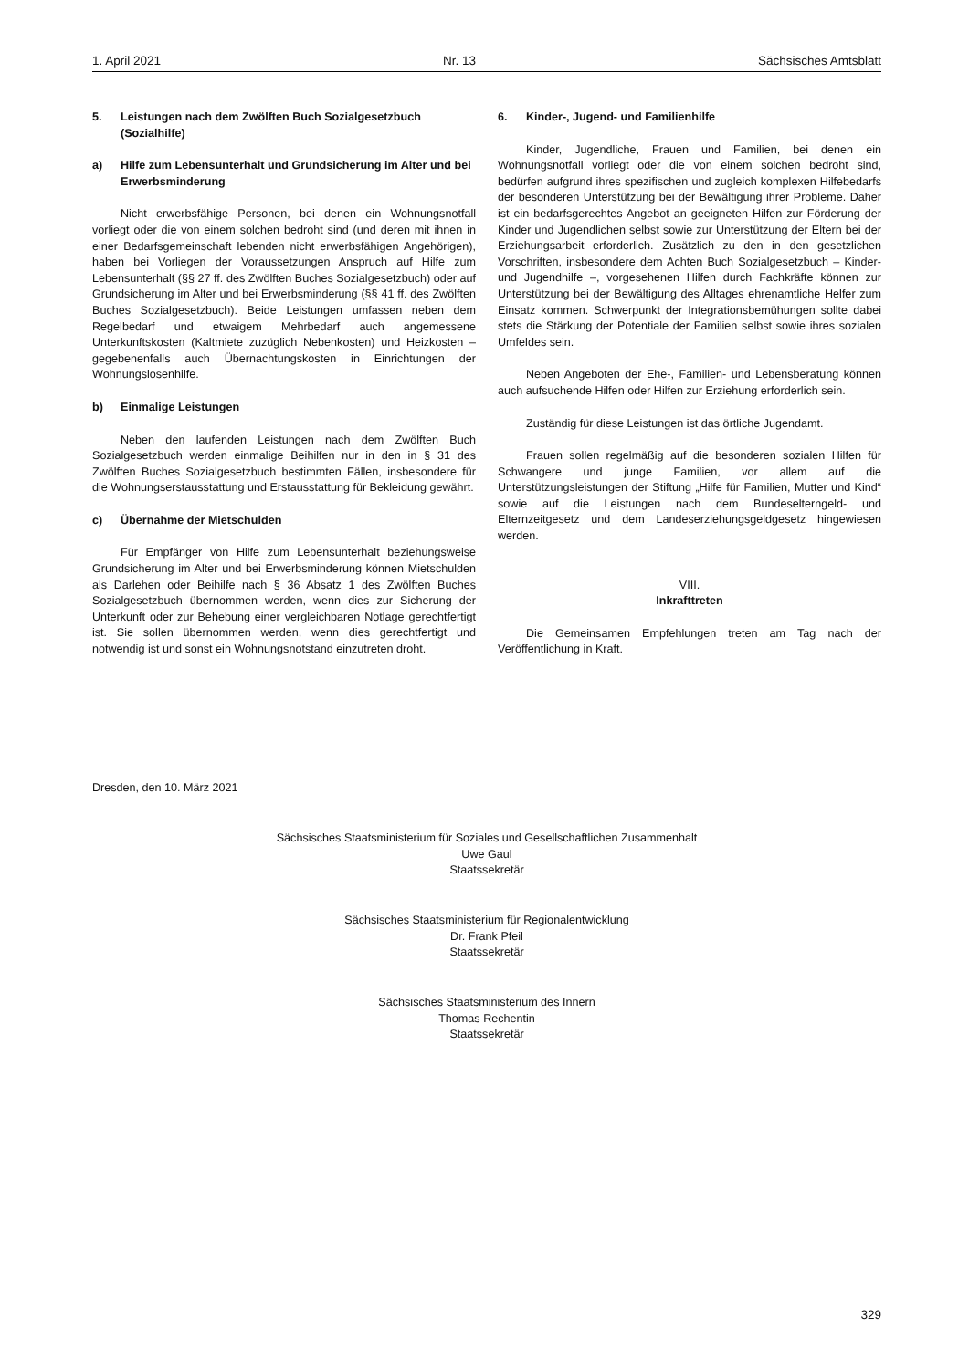1. April 2021 Nr. 13 Sächsisches Amtsblatt
5. Leistungen nach dem Zwölften Buch Sozialgesetzbuch (Sozialhilfe)
a) Hilfe zum Lebensunterhalt und Grundsicherung im Alter und bei Erwerbsminderung
Nicht erwerbsfähige Personen, bei denen ein Wohnungsnotfall vorliegt oder die von einem solchen bedroht sind (und deren mit ihnen in einer Bedarfsgemeinschaft lebenden nicht erwerbsfähigen Angehörigen), haben bei Vorliegen der Voraussetzungen Anspruch auf Hilfe zum Lebensunterhalt (§§ 27 ff. des Zwölften Buches Sozialgesetzbuch) oder auf Grundsicherung im Alter und bei Erwerbsminderung (§§ 41 ff. des Zwölften Buches Sozialgesetzbuch). Beide Leistungen umfassen neben dem Regelbedarf und etwaigem Mehrbedarf auch angemessene Unterkunftskosten (Kaltmiete zuzüglich Nebenkosten) und Heizkosten – gegebenenfalls auch Übernachtungskosten in Einrichtungen der Wohnungslosenhilfe.
b) Einmalige Leistungen
Neben den laufenden Leistungen nach dem Zwölften Buch Sozialgesetzbuch werden einmalige Beihilfen nur in den in § 31 des Zwölften Buches Sozialgesetzbuch bestimmten Fällen, insbesondere für die Wohnungserstausstattung und Erstausstattung für Bekleidung gewährt.
c) Übernahme der Mietschulden
Für Empfänger von Hilfe zum Lebensunterhalt beziehungsweise Grundsicherung im Alter und bei Erwerbsminderung können Mietschulden als Darlehen oder Beihilfe nach § 36 Absatz 1 des Zwölften Buches Sozialgesetzbuch übernommen werden, wenn dies zur Sicherung der Unterkunft oder zur Behebung einer vergleichbaren Notlage gerechtfertigt ist. Sie sollen übernommen werden, wenn dies gerechtfertigt und notwendig ist und sonst ein Wohnungsnotstand einzutreten droht.
6. Kinder-, Jugend- und Familienhilfe
Kinder, Jugendliche, Frauen und Familien, bei denen ein Wohnungsnotfall vorliegt oder die von einem solchen bedroht sind, bedürfen aufgrund ihres spezifischen und zugleich komplexen Hilfebedarfs der besonderen Unterstützung bei der Bewältigung ihrer Probleme. Daher ist ein bedarfsgerechtes Angebot an geeigneten Hilfen zur Förderung der Kinder und Jugendlichen selbst sowie zur Unterstützung der Eltern bei der Erziehungsarbeit erforderlich. Zusätzlich zu den in den gesetzlichen Vorschriften, insbesondere dem Achten Buch Sozialgesetzbuch – Kinder- und Jugendhilfe –, vorgesehenen Hilfen durch Fachkräfte können zur Unterstützung bei der Bewältigung des Alltages ehrenamtliche Helfer zum Einsatz kommen. Schwerpunkt der Integrationsbemühungen sollte dabei stets die Stärkung der Potentiale der Familien selbst sowie ihres sozialen Umfeldes sein.
Neben Angeboten der Ehe-, Familien- und Lebensberatung können auch aufsuchende Hilfen oder Hilfen zur Erziehung erforderlich sein.
Zuständig für diese Leistungen ist das örtliche Jugendamt.
Frauen sollen regelmäßig auf die besonderen sozialen Hilfen für Schwangere und junge Familien, vor allem auf die Unterstützungsleistungen der Stiftung „Hilfe für Familien, Mutter und Kind“ sowie auf die Leistungen nach dem Bundeselterngeld- und Elternzeitgesetz und dem Landeserziehungsgeldgesetz hingewiesen werden.
VIII.
Inkrafttreten
Die Gemeinsamen Empfehlungen treten am Tag nach der Veröffentlichung in Kraft.
Dresden, den 10. März 2021
Sächsisches Staatsministerium für Soziales und Gesellschaftlichen Zusammenhalt
Uwe Gaul
Staatssekretär
Sächsisches Staatsministerium für Regionalentwicklung
Dr. Frank Pfeil
Staatssekretär
Sächsisches Staatsministerium des Innern
Thomas Rechentin
Staatssekretär
329